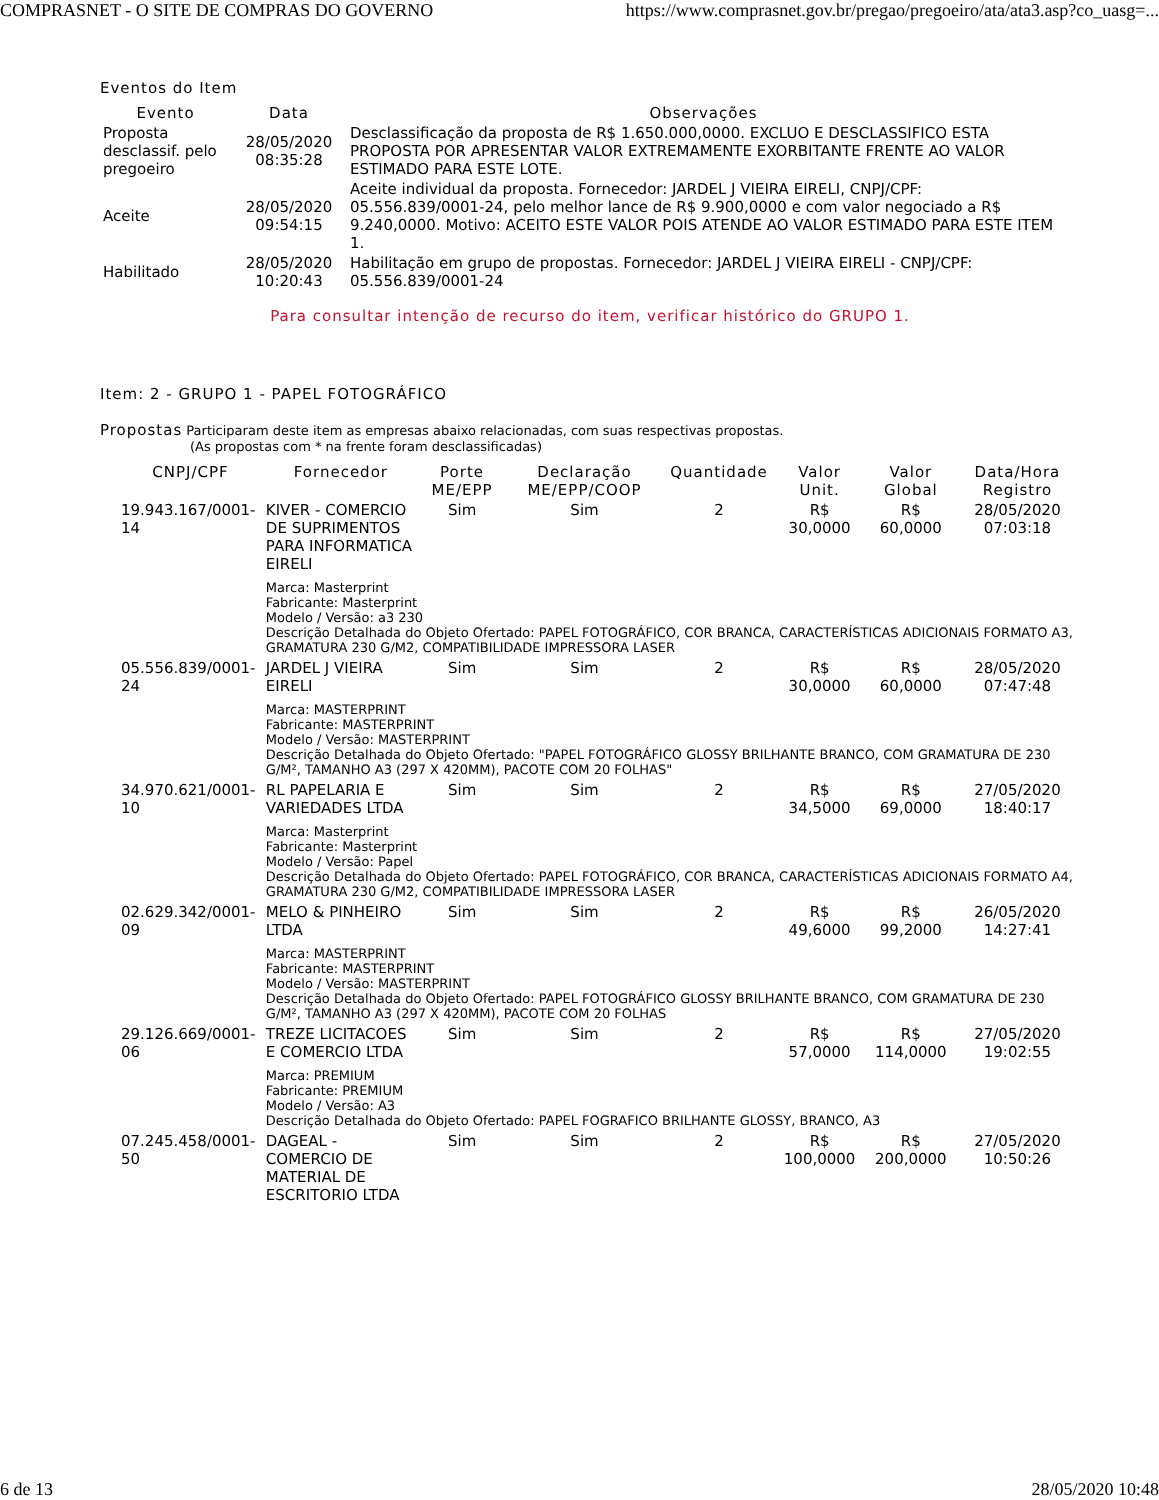COMPRASNET - O SITE DE COMPRAS DO GOVERNO https://www.comprasnet.gov.br/pregao/pregoeiro/ata/ata3.asp?co_uasg=...
Eventos do Item
| Evento | Data | Observações |
| --- | --- | --- |
| Proposta desclassif. pelo pregoeiro | 28/05/2020 08:35:28 | Desclassificação da proposta de R$ 1.650.000,0000. EXCLUO E DESCLASSIFICO ESTA PROPOSTA POR APRESENTAR VALOR EXTREMAMENTE EXORBITANTE FRENTE AO VALOR ESTIMADO PARA ESTE LOTE. |
| Aceite | 28/05/2020 09:54:15 | Aceite individual da proposta. Fornecedor: JARDEL J VIEIRA EIRELI, CNPJ/CPF: 05.556.839/0001-24, pelo melhor lance de R$ 9.900,0000 e com valor negociado a R$ 9.240,0000. Motivo: ACEITO ESTE VALOR POIS ATENDE AO VALOR ESTIMADO PARA ESTE ITEM 1. |
| Habilitado | 28/05/2020 10:20:43 | Habilitação em grupo de propostas. Fornecedor: JARDEL J VIEIRA EIRELI - CNPJ/CPF: 05.556.839/0001-24 |
Para consultar intenção de recurso do item, verificar histórico do GRUPO 1.
Item: 2 - GRUPO 1 - PAPEL FOTOGRÁFICO
Propostas Participaram deste item as empresas abaixo relacionadas, com suas respectivas propostas.
(As propostas com * na frente foram desclassificadas)
| CNPJ/CPF | Fornecedor | Porte ME/EPP | Declaração ME/EPP/COOP | Quantidade | Valor Unit. | Valor Global | Data/Hora Registro |
| --- | --- | --- | --- | --- | --- | --- | --- |
| 19.943.167/0001-14 | KIVER - COMERCIO DE SUPRIMENTOS PARA INFORMATICA EIRELI | Sim | Sim | 2 | R$ 30,0000 | R$ 60,0000 | 28/05/2020 07:03:18 |
| | Marca: Masterprint Fabricante: Masterprint Modelo / Versão: a3 230 Descrição Detalhada do Objeto Ofertado: PAPEL FOTOGRÁFICO, COR BRANCA, CARACTERÍSTICAS ADICIONAIS FORMATO A3, GRAMATURA 230 G/M2, COMPATIBILIDADE IMPRESSORA LASER | | | | | | |
| 05.556.839/0001-24 | JARDEL J VIEIRA EIRELI | Sim | Sim | 2 | R$ 30,0000 | R$ 60,0000 | 28/05/2020 07:47:48 |
| | Marca: MASTERPRINT Fabricante: MASTERPRINT Modelo / Versão: MASTERPRINT Descrição Detalhada do Objeto Ofertado: "PAPEL FOTOGRÁFICO GLOSSY BRILHANTE BRANCO, COM GRAMATURA DE 230 G/M², TAMANHO A3 (297 X 420MM), PACOTE COM 20 FOLHAS" | | | | | | |
| 34.970.621/0001-10 | RL PAPELARIA E VARIEDADES LTDA | Sim | Sim | 2 | R$ 34,5000 | R$ 69,0000 | 27/05/2020 18:40:17 |
| | Marca: Masterprint Fabricante: Masterprint Modelo / Versão: Papel Descrição Detalhada do Objeto Ofertado: PAPEL FOTOGRÁFICO, COR BRANCA, CARACTERÍSTICAS ADICIONAIS FORMATO A4, GRAMATURA 230 G/M2, COMPATIBILIDADE IMPRESSORA LASER | | | | | | |
| 02.629.342/0001-09 | MELO & PINHEIRO LTDA | Sim | Sim | 2 | R$ 49,6000 | R$ 99,2000 | 26/05/2020 14:27:41 |
| | Marca: MASTERPRINT Fabricante: MASTERPRINT Modelo / Versão: MASTERPRINT Descrição Detalhada do Objeto Ofertado: PAPEL FOTOGRÁFICO GLOSSY BRILHANTE BRANCO, COM GRAMATURA DE 230 G/M², TAMANHO A3 (297 X 420MM), PACOTE COM 20 FOLHAS | | | | | | |
| 29.126.669/0001-06 | TREZE LICITACOES E COMERCIO LTDA | Sim | Sim | 2 | R$ 57,0000 | R$ 114,0000 | 27/05/2020 19:02:55 |
| | Marca: PREMIUM Fabricante: PREMIUM Modelo / Versão: A3 Descrição Detalhada do Objeto Ofertado: PAPEL FOGRAFICO BRILHANTE GLOSSY, BRANCO, A3 | | | | | | |
| 07.245.458/0001-50 | DAGEAL - COMERCIO DE MATERIAL DE ESCRITORIO LTDA | Sim | Sim | 2 | R$ 100,0000 | R$ 200,0000 | 27/05/2020 10:50:26 |
6 de 13 28/05/2020 10:48